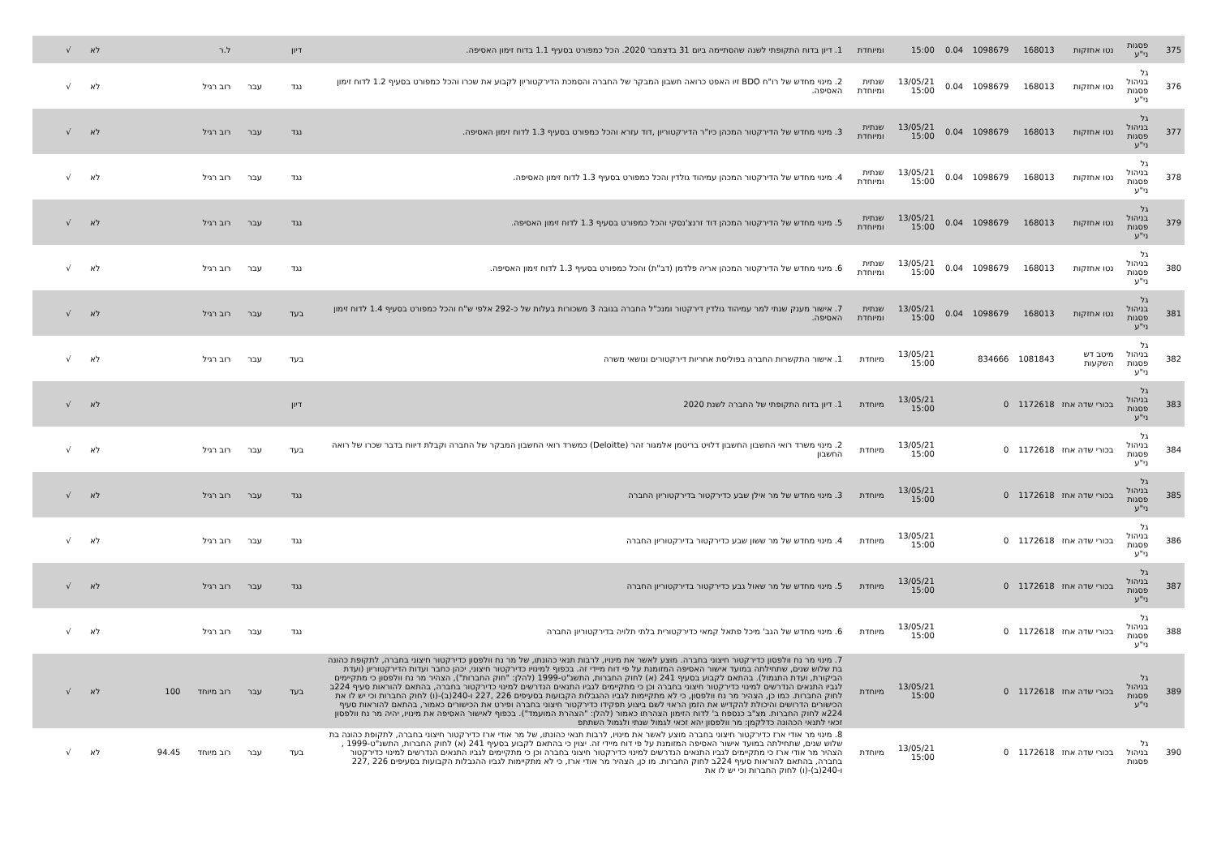| 375 | פסגות ני"ע | נטו אחזקות | 168013 | 1098679 | 0.04 | 15:00 | ומיוחדת | 1. דיון בדוח התקופתי לשנה שהסתיימה ביום 31 בדצמבר 2020. הכל כמפורט בסעיף 1.1 בדוח זימון האסיפה. | דיון | | ל.ר | | לא | √ |
| 376 | גל בניהול פסגות ני"ע | נטו אחזקות | 168013 | 1098679 | 0.04 | 13/05/21 15:00 | שנתית ומיוחדת | 2. מינוי מחדש של רו"ח BDO זיו האפט כרואה חשבון המבקר של החברה והסמכת הדירקטוריון לקבוע את שכרו והכל כמפורט בסעיף 1.2 לדוח זימון האסיפה. | נגד | עבר | רוב רגיל | | לא | √ |
| 377 | גל בניהול פסגות ני"ע | נטו אחזקות | 168013 | 1098679 | 0.04 | 13/05/21 15:00 | שנתית ומיוחדת | 3. מינוי מחדש של הדירקטור המכהן כיו"ר הדירקטוריון ,דוד עזרא והכל כמפורט בסעיף 1.3 לדוח זימון האסיפה. | נגד | עבר | רוב רגיל | | לא | √ |
| 378 | גל בניהול פסגות ני"ע | נטו אחזקות | 168013 | 1098679 | 0.04 | 13/05/21 15:00 | שנתית ומיוחדת | 4. מינוי מחדש של הדירקטור המכהן עמיהוד גולדין והכל כמפורט בסעיף 1.3 לדוח זימון האסיפה. | נגד | עבר | רוב רגיל | | לא | √ |
| 379 | גל בניהול פסגות ני"ע | נטו אחזקות | 168013 | 1098679 | 0.04 | 13/05/21 15:00 | שנתית ומיוחדת | 5. מינוי מחדש של הדירקטור המכהן דוד זרנצ'נסקי והכל כמפורט בסעיף 1.3 לדוח זימון האסיפה. | נגד | עבר | רוב רגיל | | לא | √ |
| 380 | גל בניהול פסגות ני"ע | נטו אחזקות | 168013 | 1098679 | 0.04 | 13/05/21 15:00 | שנתית ומיוחדת | 6. מינוי מחדש של הדירקטור המכהן אריה פלדמן (דב"ת) והכל כמפורט בסעיף 1.3 לדוח זימון האסיפה. | נגד | עבר | רוב רגיל | | לא | √ |
| 381 | גל בניהול פסגות ני"ע | נטו אחזקות | 168013 | 1098679 | 0.04 | 13/05/21 15:00 | שנתית ומיוחדת | 7. אישור מענק שנתי למר עמיהוד גולדין דירקטור ומנכ"ל החברה בגובה 3 משכורות בעלות של כ-292 אלפי ש"ח והכל כמפורט בסעיף 1.4 לדוח זימון האסיפה. | בעד | עבר | רוב רגיל | | לא | √ |
| 382 | גל בניהול פסגות ני"ע | מיטב דש השקעות | 1081843 | 834666 | | 13/05/21 15:00 | מיוחדת | 1. אישור התקשרות החברה בפוליסת אחריות דירקטורים ונושאי משרה | בעד | עבר | רוב רגיל | | לא | √ |
| 383 | גל בניהול פסגות ני"ע | בכורי שדה אחז | 1172618 | 0 | | 13/05/21 15:00 | מיוחדת | 1. דיון בדוח התקופתי של החברה לשנת 2020 | דיון | | | | לא | √ |
| 384 | גל בניהול פסגות ני"ע | בכורי שדה אחז | 1172618 | 0 | | 13/05/21 15:00 | מיוחדת | 2. מינוי משרד רואי החשבון החשבון דלויט בריטמן אלמגור זהר (Deloitte) כמשרד רואי החשבון המבקר של החברה וקבלת דיווח בדבר שכרו של רואה החשבון | בעד | עבר | רוב רגיל | | לא | √ |
| 385 | גל בניהול פסגות ני"ע | בכורי שדה אחז | 1172618 | 0 | | 13/05/21 15:00 | מיוחדת | 3. מינוי מחדש של מר אילן שבע כדירקטור בדירקטוריון החברה | נגד | עבר | רוב רגיל | | לא | √ |
| 386 | גל בניהול פסגות ני"ע | בכורי שדה אחז | 1172618 | 0 | | 13/05/21 15:00 | מיוחדת | 4. מינוי מחדש של מר ששון שבע כדירקטור בדירקטוריון החברה | נגד | עבר | רוב רגיל | | לא | √ |
| 387 | גל בניהול פסגות ני"ע | בכורי שדה אחז | 1172618 | 0 | | 13/05/21 15:00 | מיוחדת | 5. מינוי מחדש של מר שאול גבע כדירקטור בדירקטוריון החברה | נגד | עבר | רוב רגיל | | לא | √ |
| 388 | גל בניהול פסגות ני"ע | בכורי שדה אחז | 1172618 | 0 | | 13/05/21 15:00 | מיוחדת | 6. מינוי מחדש של הגב' מיכל פתאל קמאי כדירקטורית בלתי תלויה בדירקטוריון החברה | נגד | עבר | רוב רגיל | | לא | √ |
| 389 | גל בניהול פסגות ני"ע | בכורי שדה אחז | 1172618 | 0 | | 13/05/21 15:00 | מיוחדת | 7. מינוי מר נח וולפסון כדירקטור חיצוני בחברה. מוצע לאשר את מינויו, לרבות תנאי כהונתו, של מר נח וולפסון כדירקטור חיצוני בחברה, לתקופת כהונה בת שלוש שנים, שתחילתה במועד אישור האסיפה המזומנת על פי דוח מיידי זה. בכפוף למינויו כדירקטור חיצוני, יכהן כחבר ועדות הדירקטוריון (ועדת הביקורת, ועדת התגמול). בהתאם לקבוע בסעיף 241 (א) לחוק החברות, התשנ"ט-1999 (להלן: "חוק החברות"), הצהיר מר נח וולפסון כי מתקיימים לגביו התנאים הנדרשים למינוי כדירקטור חיצוני בחברה וכן כי מתקיימים לגביו התנאים הנדרשים למינוי כדירקטור בחברה, בהתאם להוראות סעיף 224ב לחוק החברות. כמו כן, הצהיר מר נח וולפסון, כי לא מתקיימות לגביו ההגבלות הקבועות בסעיפים 226 ,227 ו-240(ב)-(ו) לחוק החברות וכי יש לו את הכישורים הדרושים והיכולת להקדיש את הזמן הראוי לשם ביצוע תפקידו כדירקטור חיצוני בחברה ופירט את הכישורים כאמור, בהתאם להוראות סעיף 224א לחוק החברות. מצ"ב כנספח ב' לדוח הזימון הצהרתו כאמור (להלן: "הצהרת המועמד"). בכפוף לאישור האסיפה את מינויו, יהיה מר נח וולפסון זכאי לתנאי הכהונה כדלקמן: מר וולפסון יהא זכאי לגמול שנתי ולגמול השתתפ | בעד | עבר | רוב מיוחד | 100 | לא | √ |
| 390 | גל בניהול פסגות | בכורי שדה אחז | 1172618 | 0 | | 13/05/21 15:00 | מיוחדת | 8. מינוי מר אודי ארז כדירקטור חיצוני בחברה מוצע לאשר את מינויו, לרבות תנאי כהונתו, של מר אודי ארז כדירקטור חיצוני בחברה, לתקופת כהונה בת שלוש שנים, שתחילתה במועד אישור האסיפה המזומנת על פי דוח מיידי זה. יצוין כי בהתאם לקבוע בסעיף 241 (א) לחוק החברות, התשנ"ט-1999 , הצהיר מר אודי ארז כי מתקיימים לגביו התנאים הנדרשים למינוי כדירקטור חיצוני בחברה וכן כי מתקיימים לגביו התנאים הנדרשים למינוי כדירקטור בחברה, בהתאם להוראות סעיף 224ב לחוק החברות. מו כן, הצהיר מר אודי ארז, כי לא מתקיימות לגביו ההגבלות הקבועות בסעיפים 226 ,227 ו-240(ב)-(ו) לחוק החברות וכי יש לו את | בעד | עבר | רוב מיוחד | 94.45 | לא | √ |